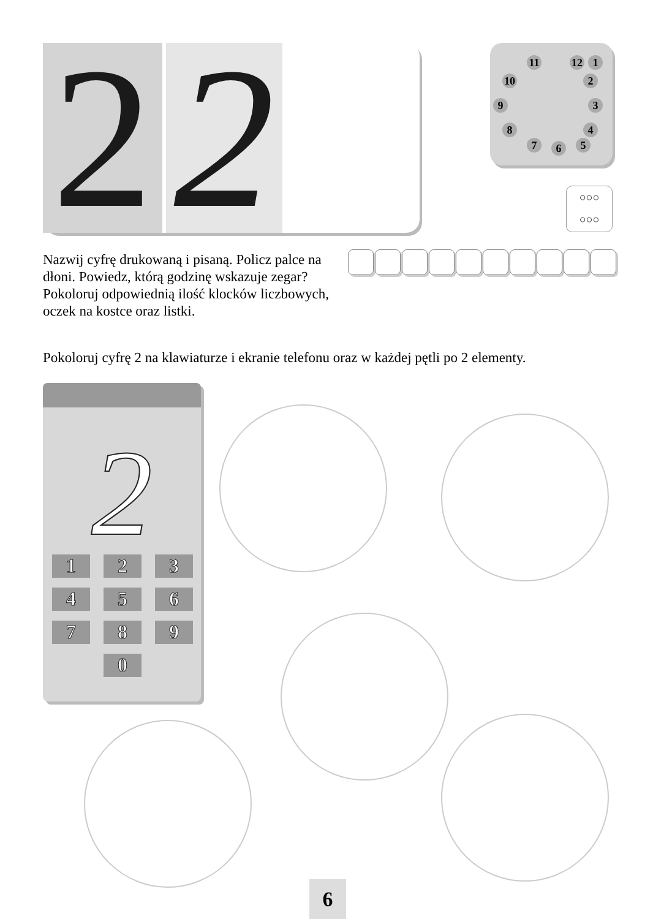2
2
12 1 11
10 2
9 3
8 4
7 6 5
○○○
○○○
Nazwij cyfrę drukowaną i pisaną. Policz palce na dłoni. Powiedz, którą godzinę wskazuje zegar? Pokoloruj odpowiednią ilość klocków liczbowych, oczek na kostce oraz listki.
Pokoloruj cyfrę 2 na klawiaturze i ekranie telefonu oraz w każdej pętli po 2 elementy.
2
1
2
3
4
5
6
7
8
9
0
6